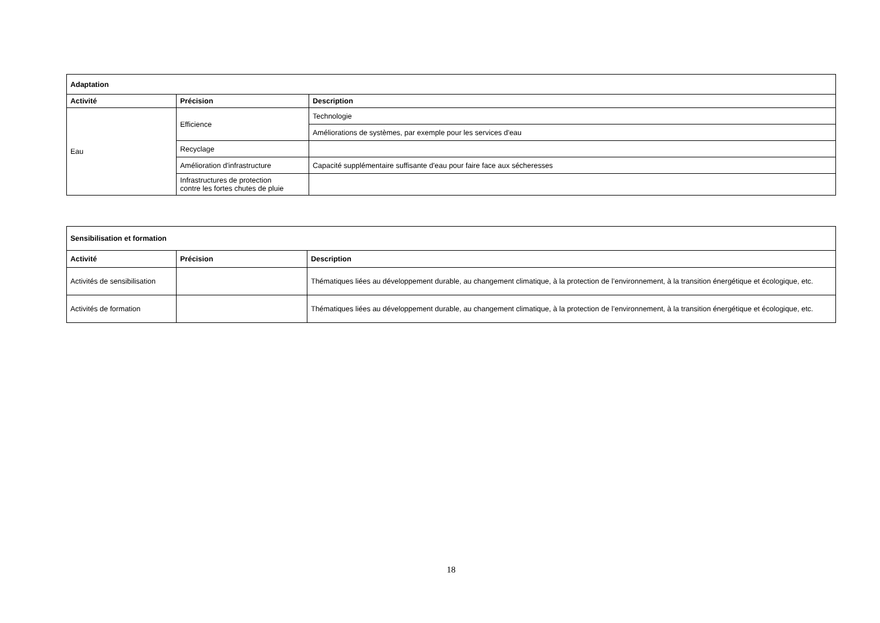| Adaptation | | |
| --- | --- | --- |
| Activité | Précision | Description |
| Eau | Efficience | Technologie |
| | | Améliorations de systèmes, par exemple pour les services d'eau |
| | Recyclage | |
| | Amélioration d'infrastructure | Capacité supplémentaire suffisante d'eau pour faire face aux sécheresses |
| | Infrastructures de protection contre les fortes chutes de pluie | |
| Sensibilisation et formation | | |
| --- | --- | --- |
| Activité | Précision | Description |
| Activités de sensibilisation | | Thématiques liées au développement durable, au changement climatique, à la protection de l’environnement, à la transition énergétique et écologique, etc. |
| Activités de formation | | Thématiques liées au développement durable, au changement climatique, à la protection de l’environnement, à la transition énergétique et écologique, etc. |
18